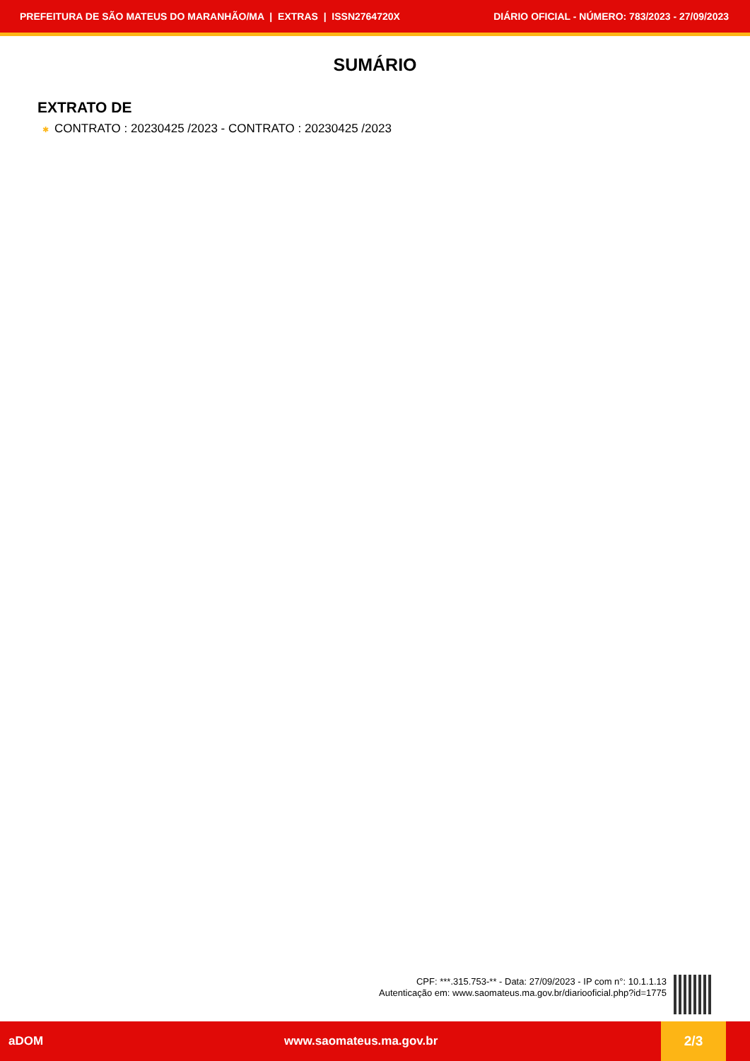PREFEITURA DE SÃO MATEUS DO MARANHÃO/MA | EXTRAS | ISSN2764720X
DIÁRIO OFICIAL - NÚMERO: 783/2023 - 27/09/2023
SUMÁRIO
EXTRATO DE
✱ CONTRATO : 20230425 /2023 - CONTRATO : 20230425 /2023
CPF: ***.315.753-** - Data: 27/09/2023 - IP com n°: 10.1.1.13
Autenticação em: www.saomateus.ma.gov.br/diariooficial.php?id=1775
aDOM www.saomateus.ma.gov.br
2/3